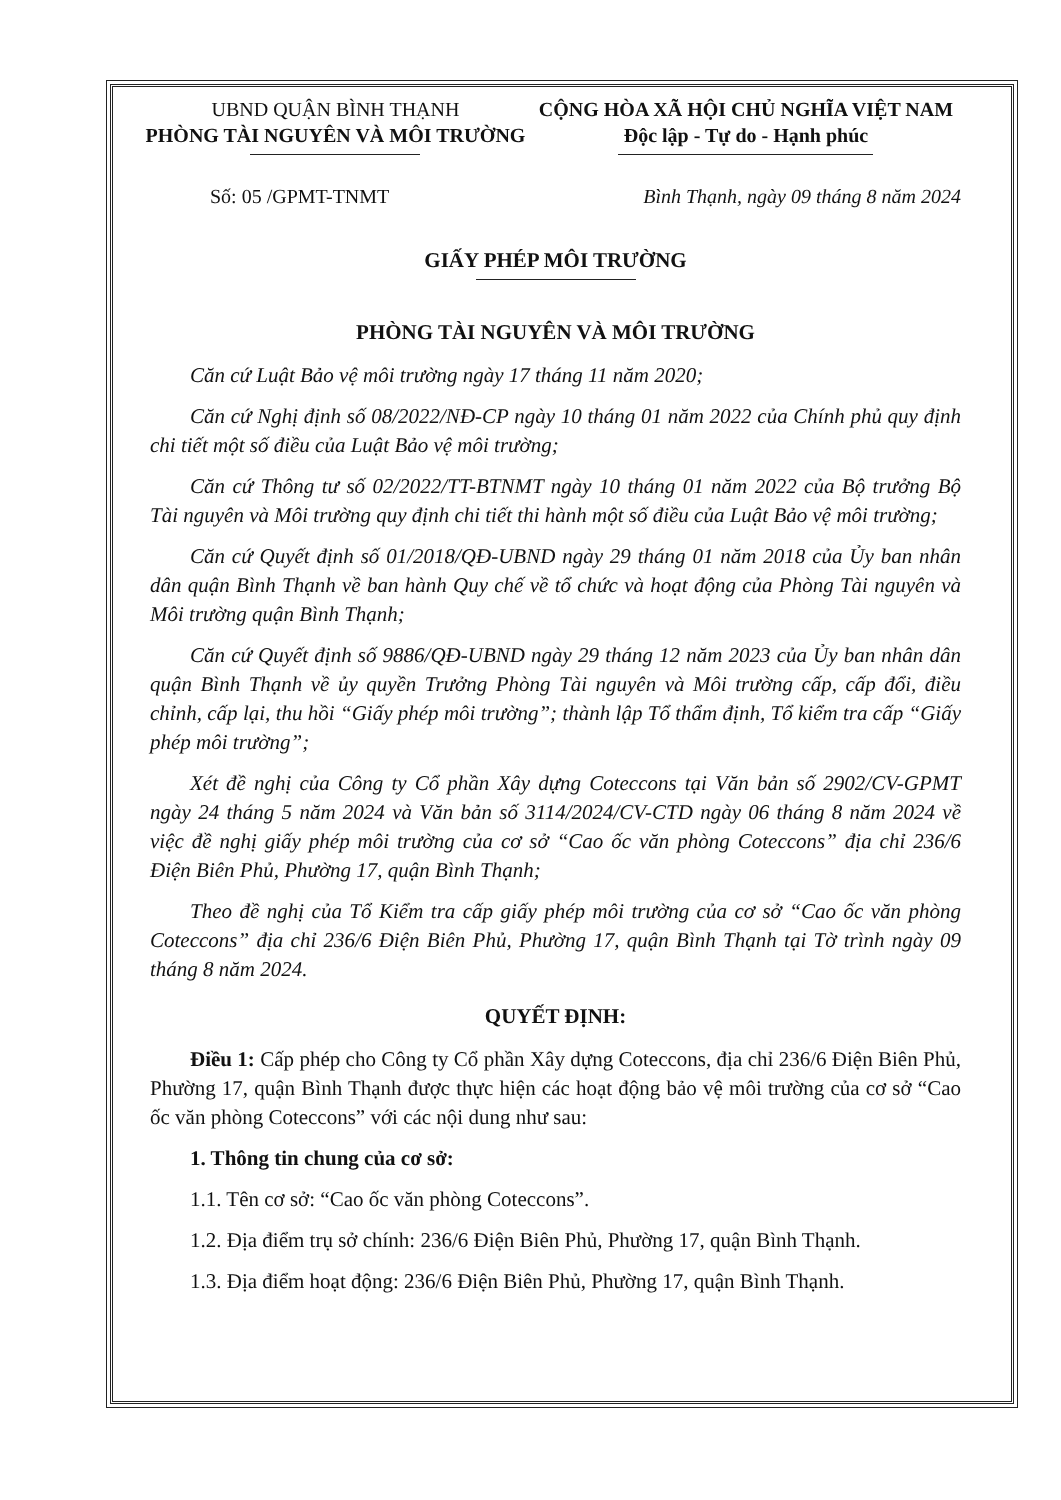UBND QUẬN BÌNH THẠNH
PHÒNG TÀI NGUYÊN VÀ MÔI TRƯỜNG
CỘNG HÒA XÃ HỘI CHỦ NGHĨA VIỆT NAM
Độc lập - Tự do - Hạnh phúc
Số: 05 /GPMT-TNMT Bình Thạnh, ngày 09 tháng 8 năm 2024
GIẤY PHÉP MÔI TRƯỜNG
PHÒNG TÀI NGUYÊN VÀ MÔI TRƯỜNG
Căn cứ Luật Bảo vệ môi trường ngày 17 tháng 11 năm 2020;
Căn cứ Nghị định số 08/2022/NĐ-CP ngày 10 tháng 01 năm 2022 của Chính phủ quy định chi tiết một số điều của Luật Bảo vệ môi trường;
Căn cứ Thông tư số 02/2022/TT-BTNMT ngày 10 tháng 01 năm 2022 của Bộ trưởng Bộ Tài nguyên và Môi trường quy định chi tiết thi hành một số điều của Luật Bảo vệ môi trường;
Căn cứ Quyết định số 01/2018/QĐ-UBND ngày 29 tháng 01 năm 2018 của Ủy ban nhân dân quận Bình Thạnh về ban hành Quy chế về tổ chức và hoạt động của Phòng Tài nguyên và Môi trường quận Bình Thạnh;
Căn cứ Quyết định số 9886/QĐ-UBND ngày 29 tháng 12 năm 2023 của Ủy ban nhân dân quận Bình Thạnh về ủy quyền Trưởng Phòng Tài nguyên và Môi trường cấp, cấp đổi, điều chỉnh, cấp lại, thu hồi “Giấy phép môi trường”; thành lập Tổ thẩm định, Tổ kiểm tra cấp “Giấy phép môi trường”;
Xét đề nghị của Công ty Cổ phần Xây dựng Coteccons tại Văn bản số 2902/CV-GPMT ngày 24 tháng 5 năm 2024 và Văn bản số 3114/2024/CV-CTD ngày 06 tháng 8 năm 2024 về việc đề nghị giấy phép môi trường của cơ sở “Cao ốc văn phòng Coteccons” địa chỉ 236/6 Điện Biên Phủ, Phường 17, quận Bình Thạnh;
Theo đề nghị của Tổ Kiểm tra cấp giấy phép môi trường của cơ sở “Cao ốc văn phòng Coteccons” địa chỉ 236/6 Điện Biên Phủ, Phường 17, quận Bình Thạnh tại Tờ trình ngày 09 tháng 8 năm 2024.
QUYẾT ĐỊNH:
Điều 1: Cấp phép cho Công ty Cổ phần Xây dựng Coteccons, địa chỉ 236/6 Điện Biên Phủ, Phường 17, quận Bình Thạnh được thực hiện các hoạt động bảo vệ môi trường của cơ sở “Cao ốc văn phòng Coteccons” với các nội dung như sau:
1. Thông tin chung của cơ sở:
1.1. Tên cơ sở: “Cao ốc văn phòng Coteccons”.
1.2. Địa điểm trụ sở chính: 236/6 Điện Biên Phủ, Phường 17, quận Bình Thạnh.
1.3. Địa điểm hoạt động: 236/6 Điện Biên Phủ, Phường 17, quận Bình Thạnh.